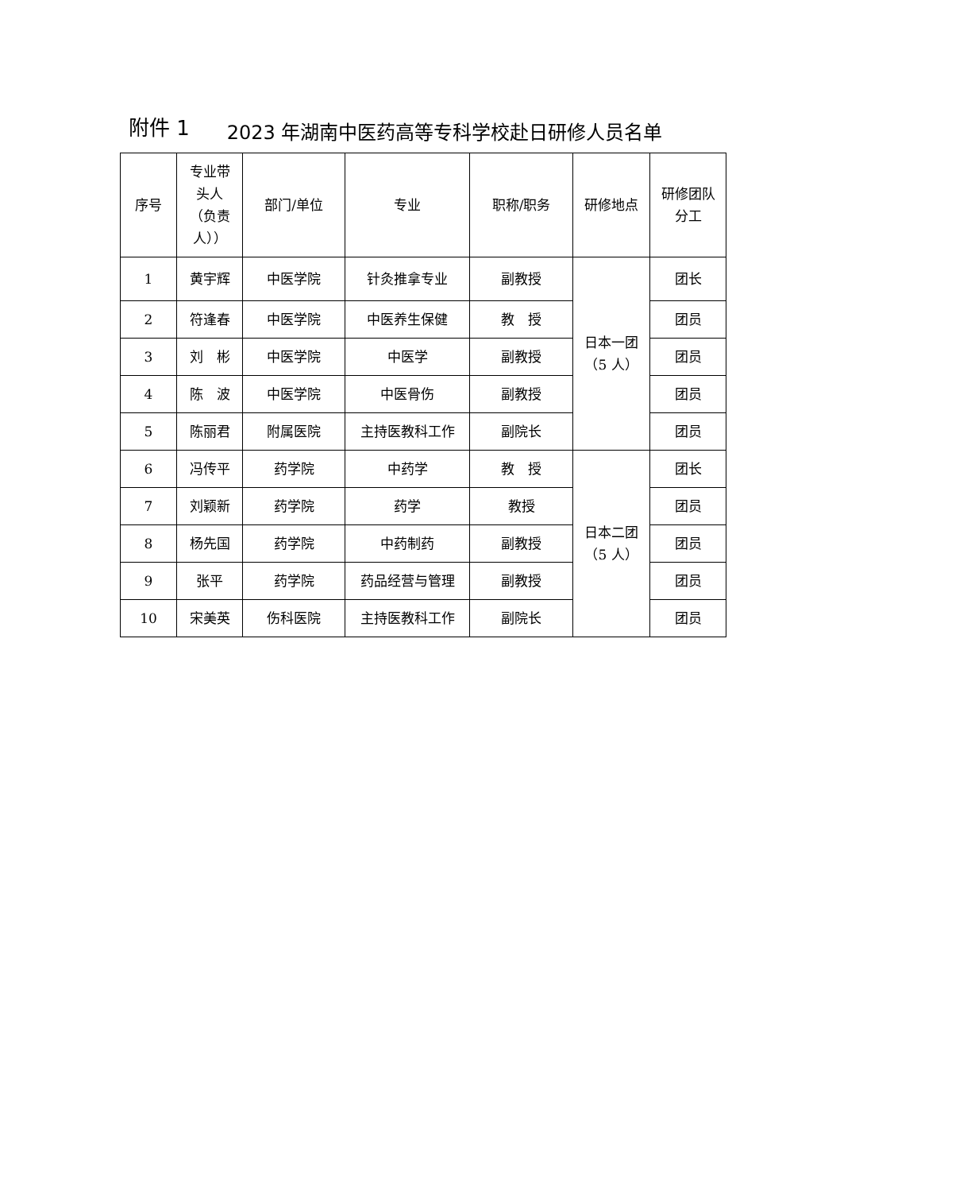附件 1
2023 年湖南中医药高等专科学校赴日研修人员名单
| 序号 | 专业带 头人 （负责 人）） | 部门/单位 | 专业 | 职称/职务 | 研修地点 | 研修团队 分工 |
| --- | --- | --- | --- | --- | --- | --- |
| 1 | 黄宇辉 | 中医学院 | 针灸推拿专业 | 副教授 | 日本一团 （5 人） | 团长 |
| 2 | 符逢春 | 中医学院 | 中医养生保健 | 教 授 | | 团员 |
| 3 | 刘 彬 | 中医学院 | 中医学 | 副教授 | | 团员 |
| 4 | 陈 波 | 中医学院 | 中医骨伤 | 副教授 | | 团员 |
| 5 | 陈丽君 | 附属医院 | 主持医教科工作 | 副院长 | | 团员 |
| 6 | 冯传平 | 药学院 | 中药学 | 教 授 | 日本二团 （5 人） | 团长 |
| 7 | 刘颖新 | 药学院 | 药学 | 教授 | | 团员 |
| 8 | 杨先国 | 药学院 | 中药制药 | 副教授 | | 团员 |
| 9 | 张平 | 药学院 | 药品经营与管理 | 副教授 | | 团员 |
| 10 | 宋美英 | 伤科医院 | 主持医教科工作 | 副院长 | | 团员 |